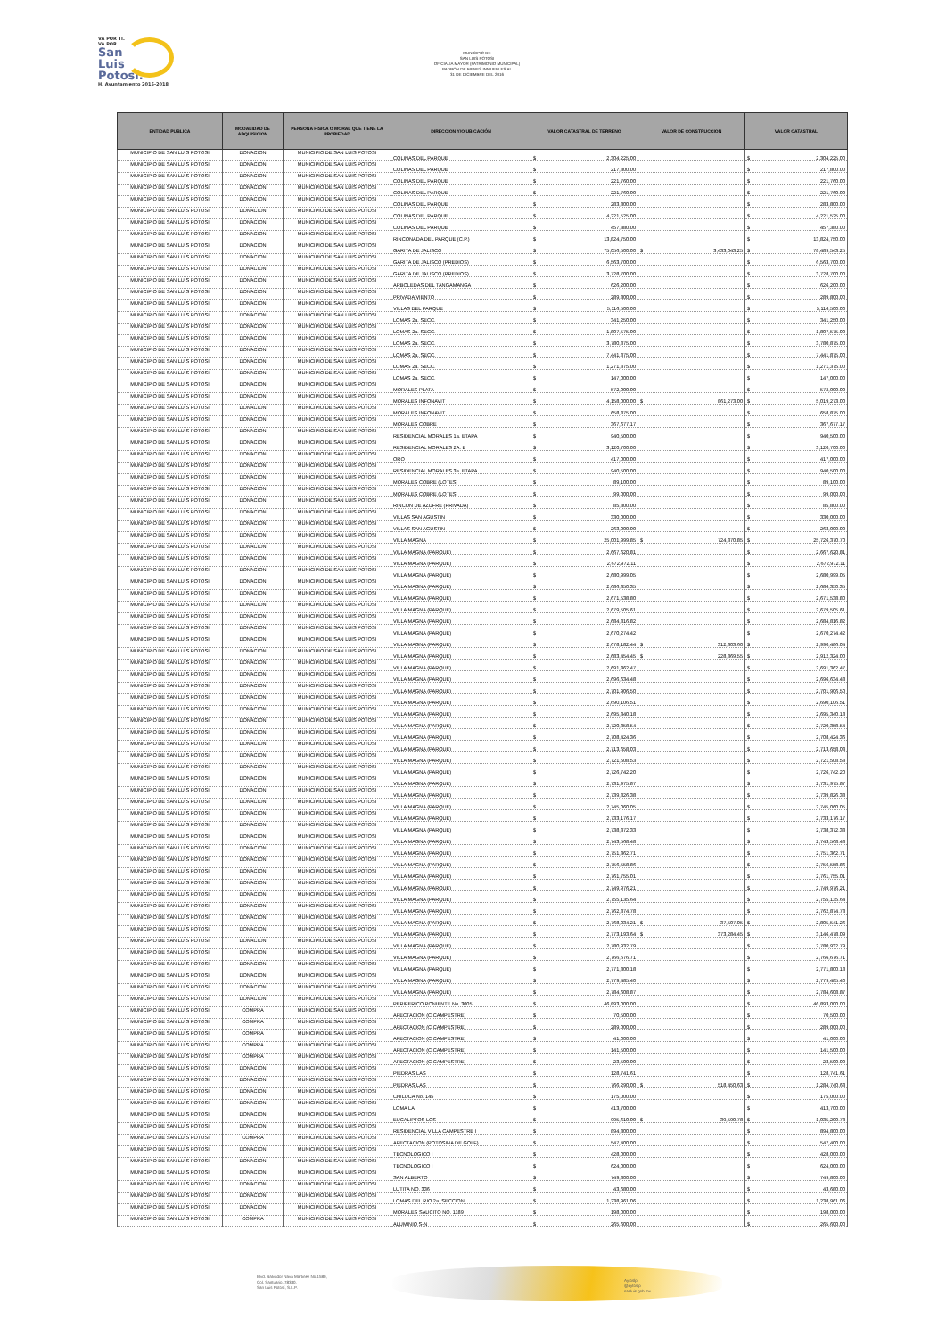VA POR TI.
VA POR
San
Luis
Potosí.
H. Ayuntamiento 2015-2018
MUNICIPIO DE
SAN LUIS POTOSI
OFICIALIA MAYOR (PATRIMONIO MUNICIPAL)
PADRON DE BIENES INMUEBLES AL
31 DE DICIEMBRE DEL 2016
| ENTIDAD PUBLICA | MODALIDAD DE ADQUISICION | PERSONA FISICA O MORAL QUE TIENE LA PROPIEDAD | DIRECCION Y/O UBICACIÓN | VALOR CATASTRAL DE TERRENO | VALOR DE CONSTRUCCION | VALOR CATASTRAL |
| --- | --- | --- | --- | --- | --- | --- |
| MUNICIPIO DE SAN LUIS POTOSI | DONACION | MUNICIPIO DE SAN LUIS POTOSI | COLINAS DEL PARQUE | $ 2,304,225.00 | | $ 2,304,225.00 |
| MUNICIPIO DE SAN LUIS POTOSI | DONACION | MUNICIPIO DE SAN LUIS POTOSI | COLINAS DEL PARQUE | $ 217,800.00 | | $ 217,800.00 |
| MUNICIPIO DE SAN LUIS POTOSI | DONACION | MUNICIPIO DE SAN LUIS POTOSI | COLINAS DEL PARQUE | $ 221,760.00 | | $ 221,760.00 |
| MUNICIPIO DE SAN LUIS POTOSI | DONACION | MUNICIPIO DE SAN LUIS POTOSI | COLINAS DEL PARQUE | $ 221,760.00 | | $ 221,760.00 |
| MUNICIPIO DE SAN LUIS POTOSI | DONACION | MUNICIPIO DE SAN LUIS POTOSI | COLINAS DEL PARQUE | $ 283,800.00 | | $ 283,800.00 |
| MUNICIPIO DE SAN LUIS POTOSI | DONACION | MUNICIPIO DE SAN LUIS POTOSI | COLINAS DEL PARQUE | $ 4,221,525.00 | | $ 4,221,525.00 |
| MUNICIPIO DE SAN LUIS POTOSI | DONACION | MUNICIPIO DE SAN LUIS POTOSI | COLINAS DEL PARQUE | $ 457,380.00 | | $ 457,380.00 |
| MUNICIPIO DE SAN LUIS POTOSI | DONACION | MUNICIPIO DE SAN LUIS POTOSI | RINCONADA DEL PARQUE (C.P.) | $ 13,824,750.00 | | $ 13,824,750.00 |
| MUNICIPIO DE SAN LUIS POTOSI | DONACION | MUNICIPIO DE SAN LUIS POTOSI | GARITA DE JALISCO | $ 75,056,500.00 | $ 3,433,043.25 | $ 78,489,543.25 |
| MUNICIPIO DE SAN LUIS POTOSI | DONACION | MUNICIPIO DE SAN LUIS POTOSI | GARITA DE JALISCO (PREDIOS) | $ 6,563,700.00 | | $ 6,563,700.00 |
| MUNICIPIO DE SAN LUIS POTOSI | DONACION | MUNICIPIO DE SAN LUIS POTOSI | GARITA DE JALISCO (PREDIOS) | $ 3,728,700.00 | | $ 3,728,700.00 |
| MUNICIPIO DE SAN LUIS POTOSI | DONACION | MUNICIPIO DE SAN LUIS POTOSI | ARBOLEDAS DEL TANGAMANGA | $ 626,200.00 | | $ 626,200.00 |
| MUNICIPIO DE SAN LUIS POTOSI | DONACION | MUNICIPIO DE SAN LUIS POTOSI | PRIVADA VIENTO | $ 289,800.00 | | $ 289,800.00 |
| MUNICIPIO DE SAN LUIS POTOSI | DONACION | MUNICIPIO DE SAN LUIS POTOSI | VILLAS DEL PARQUE | $ 5,116,500.00 | | $ 5,116,500.00 |
| MUNICIPIO DE SAN LUIS POTOSI | DONACION | MUNICIPIO DE SAN LUIS POTOSI | LOMAS 2a. SECC. | $ 341,250.00 | | $ 341,250.00 |
| MUNICIPIO DE SAN LUIS POTOSI | DONACION | MUNICIPIO DE SAN LUIS POTOSI | LOMAS 2a. SECC. | $ 1,807,575.00 | | $ 1,807,575.00 |
| MUNICIPIO DE SAN LUIS POTOSI | DONACION | MUNICIPIO DE SAN LUIS POTOSI | LOMAS 2a. SECC. | $ 3,780,875.00 | | $ 3,780,875.00 |
| MUNICIPIO DE SAN LUIS POTOSI | DONACION | MUNICIPIO DE SAN LUIS POTOSI | LOMAS 2a. SECC. | $ 7,441,875.00 | | $ 7,441,875.00 |
| MUNICIPIO DE SAN LUIS POTOSI | DONACION | MUNICIPIO DE SAN LUIS POTOSI | LOMAS 2a. SECC. | $ 1,271,375.00 | | $ 1,271,375.00 |
| MUNICIPIO DE SAN LUIS POTOSI | DONACION | MUNICIPIO DE SAN LUIS POTOSI | LOMAS 2a. SECC. | $ 147,000.00 | | $ 147,000.00 |
| MUNICIPIO DE SAN LUIS POTOSI | DONACION | MUNICIPIO DE SAN LUIS POTOSI | MORALES PLATA | $ 572,000.00 | | $ 572,000.00 |
| MUNICIPIO DE SAN LUIS POTOSI | DONACION | MUNICIPIO DE SAN LUIS POTOSI | MORALES INFONAVIT | $ 4,158,000.00 | $ 861,273.00 | $ 5,019,273.00 |
| MUNICIPIO DE SAN LUIS POTOSI | DONACION | MUNICIPIO DE SAN LUIS POTOSI | MORALES INFONAVIT | $ 658,875.00 | | $ 658,875.00 |
| MUNICIPIO DE SAN LUIS POTOSI | DONACION | MUNICIPIO DE SAN LUIS POTOSI | MORALES COBRE | $ 367,677.17 | | $ 367,677.17 |
| MUNICIPIO DE SAN LUIS POTOSI | DONACION | MUNICIPIO DE SAN LUIS POTOSI | RESIDENCIAL MORALES 1a. ETAPA | $ 940,500.00 | | $ 940,500.00 |
| MUNICIPIO DE SAN LUIS POTOSI | DONACION | MUNICIPIO DE SAN LUIS POTOSI | RESIDENCIAL MORALES 2A. E | $ 3,120,700.00 | | $ 3,120,700.00 |
| MUNICIPIO DE SAN LUIS POTOSI | DONACION | MUNICIPIO DE SAN LUIS POTOSI | ORO | $ 417,000.00 | | $ 417,000.00 |
| MUNICIPIO DE SAN LUIS POTOSI | DONACION | MUNICIPIO DE SAN LUIS POTOSI | RESIDENCIAL MORALES 3a. ETAPA | $ 940,500.00 | | $ 940,500.00 |
| MUNICIPIO DE SAN LUIS POTOSI | DONACION | MUNICIPIO DE SAN LUIS POTOSI | MORALES COBRE (LOTES) | $ 89,100.00 | | $ 89,100.00 |
| MUNICIPIO DE SAN LUIS POTOSI | DONACION | MUNICIPIO DE SAN LUIS POTOSI | MORALES COBRE (LOTES) | $ 99,000.00 | | $ 99,000.00 |
| MUNICIPIO DE SAN LUIS POTOSI | DONACION | MUNICIPIO DE SAN LUIS POTOSI | RINCON DE AZUFRE (PRIVADA) | $ 85,800.00 | | $ 85,800.00 |
| MUNICIPIO DE SAN LUIS POTOSI | DONACION | MUNICIPIO DE SAN LUIS POTOSI | VILLAS SAN AGUSTIN | $ 330,000.00 | | $ 330,000.00 |
| MUNICIPIO DE SAN LUIS POTOSI | DONACION | MUNICIPIO DE SAN LUIS POTOSI | VILLAS SAN AGUSTIN | $ 263,000.00 | | $ 263,000.00 |
| MUNICIPIO DE SAN LUIS POTOSI | DONACION | MUNICIPIO DE SAN LUIS POTOSI | VILLA MAGNA | $ 25,001,999.85 | $ 724,370.85 | $ 25,726,370.70 |
| MUNICIPIO DE SAN LUIS POTOSI | DONACION | MUNICIPIO DE SAN LUIS POTOSI | VILLA MAGNA (PARQUE) | $ 2,667,620.81 | | $ 2,667,620.81 |
| MUNICIPIO DE SAN LUIS POTOSI | DONACION | MUNICIPIO DE SAN LUIS POTOSI | VILLA MAGNA (PARQUE) | $ 2,672,972.11 | | $ 2,672,972.11 |
| MUNICIPIO DE SAN LUIS POTOSI | DONACION | MUNICIPIO DE SAN LUIS POTOSI | VILLA MAGNA (PARQUE) | $ 2,680,999.05 | | $ 2,680,999.05 |
| MUNICIPIO DE SAN LUIS POTOSI | DONACION | MUNICIPIO DE SAN LUIS POTOSI | VILLA MAGNA (PARQUE) | $ 2,686,350.35 | | $ 2,686,350.35 |
| MUNICIPIO DE SAN LUIS POTOSI | DONACION | MUNICIPIO DE SAN LUIS POTOSI | VILLA MAGNA (PARQUE) | $ 2,671,538.80 | | $ 2,671,538.80 |
| MUNICIPIO DE SAN LUIS POTOSI | DONACION | MUNICIPIO DE SAN LUIS POTOSI | VILLA MAGNA (PARQUE) | $ 2,679,505.61 | | $ 2,679,505.61 |
| MUNICIPIO DE SAN LUIS POTOSI | DONACION | MUNICIPIO DE SAN LUIS POTOSI | VILLA MAGNA (PARQUE) | $ 2,684,816.82 | | $ 2,684,816.82 |
| MUNICIPIO DE SAN LUIS POTOSI | DONACION | MUNICIPIO DE SAN LUIS POTOSI | VILLA MAGNA (PARQUE) | $ 2,670,274.42 | | $ 2,670,274.42 |
| MUNICIPIO DE SAN LUIS POTOSI | DONACION | MUNICIPIO DE SAN LUIS POTOSI | VILLA MAGNA (PARQUE) | $ 2,678,182.44 | $ 312,303.60 | $ 2,990,486.04 |
| MUNICIPIO DE SAN LUIS POTOSI | DONACION | MUNICIPIO DE SAN LUIS POTOSI | VILLA MAGNA (PARQUE) | $ 2,683,454.45 | $ 228,869.55 | $ 2,912,324.00 |
| MUNICIPIO DE SAN LUIS POTOSI | DONACION | MUNICIPIO DE SAN LUIS POTOSI | VILLA MAGNA (PARQUE) | $ 2,691,362.47 | | $ 2,691,362.47 |
| MUNICIPIO DE SAN LUIS POTOSI | DONACION | MUNICIPIO DE SAN LUIS POTOSI | VILLA MAGNA (PARQUE) | $ 2,696,634.48 | | $ 2,696,634.48 |
| MUNICIPIO DE SAN LUIS POTOSI | DONACION | MUNICIPIO DE SAN LUIS POTOSI | VILLA MAGNA (PARQUE) | $ 2,701,906.50 | | $ 2,701,906.50 |
| MUNICIPIO DE SAN LUIS POTOSI | DONACION | MUNICIPIO DE SAN LUIS POTOSI | VILLA MAGNA (PARQUE) | $ 2,690,106.51 | | $ 2,690,106.51 |
| MUNICIPIO DE SAN LUIS POTOSI | DONACION | MUNICIPIO DE SAN LUIS POTOSI | VILLA MAGNA (PARQUE) | $ 2,695,340.18 | | $ 2,695,340.18 |
| MUNICIPIO DE SAN LUIS POTOSI | DONACION | MUNICIPIO DE SAN LUIS POTOSI | VILLA MAGNA (PARQUE) | $ 2,720,358.54 | | $ 2,720,358.54 |
| MUNICIPIO DE SAN LUIS POTOSI | DONACION | MUNICIPIO DE SAN LUIS POTOSI | VILLA MAGNA (PARQUE) | $ 2,708,424.36 | | $ 2,708,424.36 |
| MUNICIPIO DE SAN LUIS POTOSI | DONACION | MUNICIPIO DE SAN LUIS POTOSI | VILLA MAGNA (PARQUE) | $ 2,713,658.03 | | $ 2,713,658.03 |
| MUNICIPIO DE SAN LUIS POTOSI | DONACION | MUNICIPIO DE SAN LUIS POTOSI | VILLA MAGNA (PARQUE) | $ 2,721,508.53 | | $ 2,721,508.53 |
| MUNICIPIO DE SAN LUIS POTOSI | DONACION | MUNICIPIO DE SAN LUIS POTOSI | VILLA MAGNA (PARQUE) | $ 2,726,742.20 | | $ 2,726,742.20 |
| MUNICIPIO DE SAN LUIS POTOSI | DONACION | MUNICIPIO DE SAN LUIS POTOSI | VILLA MAGNA (PARQUE) | $ 2,731,975.87 | | $ 2,731,975.87 |
| MUNICIPIO DE SAN LUIS POTOSI | DONACION | MUNICIPIO DE SAN LUIS POTOSI | VILLA MAGNA (PARQUE) | $ 2,739,826.38 | | $ 2,739,826.38 |
| MUNICIPIO DE SAN LUIS POTOSI | DONACION | MUNICIPIO DE SAN LUIS POTOSI | VILLA MAGNA (PARQUE) | $ 2,745,060.05 | | $ 2,745,060.05 |
| MUNICIPIO DE SAN LUIS POTOSI | DONACION | MUNICIPIO DE SAN LUIS POTOSI | VILLA MAGNA (PARQUE) | $ 2,733,176.17 | | $ 2,733,176.17 |
| MUNICIPIO DE SAN LUIS POTOSI | DONACION | MUNICIPIO DE SAN LUIS POTOSI | VILLA MAGNA (PARQUE) | $ 2,738,372.33 | | $ 2,738,372.33 |
| MUNICIPIO DE SAN LUIS POTOSI | DONACION | MUNICIPIO DE SAN LUIS POTOSI | VILLA MAGNA (PARQUE) | $ 2,743,568.48 | | $ 2,743,568.48 |
| MUNICIPIO DE SAN LUIS POTOSI | DONACION | MUNICIPIO DE SAN LUIS POTOSI | VILLA MAGNA (PARQUE) | $ 2,751,362.71 | | $ 2,751,362.71 |
| MUNICIPIO DE SAN LUIS POTOSI | DONACION | MUNICIPIO DE SAN LUIS POTOSI | VILLA MAGNA (PARQUE) | $ 2,756,558.86 | | $ 2,756,558.86 |
| MUNICIPIO DE SAN LUIS POTOSI | DONACION | MUNICIPIO DE SAN LUIS POTOSI | VILLA MAGNA (PARQUE) | $ 2,761,755.01 | | $ 2,761,755.01 |
| MUNICIPIO DE SAN LUIS POTOSI | DONACION | MUNICIPIO DE SAN LUIS POTOSI | VILLA MAGNA (PARQUE) | $ 2,749,976.21 | | $ 2,749,976.21 |
| MUNICIPIO DE SAN LUIS POTOSI | DONACION | MUNICIPIO DE SAN LUIS POTOSI | VILLA MAGNA (PARQUE) | $ 2,755,135.64 | | $ 2,755,135.64 |
| MUNICIPIO DE SAN LUIS POTOSI | DONACION | MUNICIPIO DE SAN LUIS POTOSI | VILLA MAGNA (PARQUE) | $ 2,762,874.78 | | $ 2,762,874.78 |
| MUNICIPIO DE SAN LUIS POTOSI | DONACION | MUNICIPIO DE SAN LUIS POTOSI | VILLA MAGNA (PARQUE) | $ 2,768,034.21 | $ 37,507.05 | $ 2,805,541.26 |
| MUNICIPIO DE SAN LUIS POTOSI | DONACION | MUNICIPIO DE SAN LUIS POTOSI | VILLA MAGNA (PARQUE) | $ 2,773,193.64 | $ 373,284.45 | $ 3,146,478.09 |
| MUNICIPIO DE SAN LUIS POTOSI | DONACION | MUNICIPIO DE SAN LUIS POTOSI | VILLA MAGNA (PARQUE) | $ 2,780,932.79 | | $ 2,780,932.79 |
| MUNICIPIO DE SAN LUIS POTOSI | DONACION | MUNICIPIO DE SAN LUIS POTOSI | VILLA MAGNA (PARQUE) | $ 2,766,676.71 | | $ 2,766,676.71 |
| MUNICIPIO DE SAN LUIS POTOSI | DONACION | MUNICIPIO DE SAN LUIS POTOSI | VILLA MAGNA (PARQUE) | $ 2,771,800.18 | | $ 2,771,800.18 |
| MUNICIPIO DE SAN LUIS POTOSI | DONACION | MUNICIPIO DE SAN LUIS POTOSI | VILLA MAGNA (PARQUE) | $ 2,779,485.40 | | $ 2,779,485.40 |
| MUNICIPIO DE SAN LUIS POTOSI | DONACION | MUNICIPIO DE SAN LUIS POTOSI | VILLA MAGNA (PARQUE) | $ 2,784,608.87 | | $ 2,784,608.87 |
| MUNICIPIO DE SAN LUIS POTOSI | DONACION | MUNICIPIO DE SAN LUIS POTOSI | PERIFERICO PONIENTE No. 3005 | $ 46,893,000.00 | | $ 46,893,000.00 |
| MUNICIPIO DE SAN LUIS POTOSI | COMPRA | MUNICIPIO DE SAN LUIS POTOSI | AFECTACION (C.CAMPESTRE) | $ 70,500.00 | | $ 70,500.00 |
| MUNICIPIO DE SAN LUIS POTOSI | COMPRA | MUNICIPIO DE SAN LUIS POTOSI | AFECTACION (C.CAMPESTRE) | $ 289,000.00 | | $ 289,000.00 |
| MUNICIPIO DE SAN LUIS POTOSI | COMPRA | MUNICIPIO DE SAN LUIS POTOSI | AFECTACION (C.CAMPESTRE) | $ 41,000.00 | | $ 41,000.00 |
| MUNICIPIO DE SAN LUIS POTOSI | COMPRA | MUNICIPIO DE SAN LUIS POTOSI | AFECTACION (C.CAMPESTRE) | $ 141,500.00 | | $ 141,500.00 |
| MUNICIPIO DE SAN LUIS POTOSI | COMPRA | MUNICIPIO DE SAN LUIS POTOSI | AFECTACION (C.CAMPESTRE) | $ 23,500.00 | | $ 23,500.00 |
| MUNICIPIO DE SAN LUIS POTOSI | DONACION | MUNICIPIO DE SAN LUIS POTOSI | PIEDRAS LAS | $ 128,741.61 | | $ 128,741.61 |
| MUNICIPIO DE SAN LUIS POTOSI | DONACION | MUNICIPIO DE SAN LUIS POTOSI | PIEDRAS LAS | $ 766,290.00 | $ 518,450.63 | $ 1,284,740.63 |
| MUNICIPIO DE SAN LUIS POTOSI | DONACION | MUNICIPIO DE SAN LUIS POTOSI | CHILUCA No. 145 | $ 175,000.00 | | $ 175,000.00 |
| MUNICIPIO DE SAN LUIS POTOSI | DONACION | MUNICIPIO DE SAN LUIS POTOSI | LOMA LA | $ 413,700.00 | | $ 413,700.00 |
| MUNICIPIO DE SAN LUIS POTOSI | DONACION | MUNICIPIO DE SAN LUIS POTOSI | EUCALIPTOS LOS | $ 995,610.00 | $ 39,590.78 | $ 1,035,200.78 |
| MUNICIPIO DE SAN LUIS POTOSI | DONACION | MUNICIPIO DE SAN LUIS POTOSI | RESIDENCIAL VILLA CAMPESTRE I | $ 894,800.00 | | $ 894,800.00 |
| MUNICIPIO DE SAN LUIS POTOSI | COMPRA | MUNICIPIO DE SAN LUIS POTOSI | AFECTACION (POTOSINA DE GOLF) | $ 547,400.00 | | $ 547,400.00 |
| MUNICIPIO DE SAN LUIS POTOSI | DONACION | MUNICIPIO DE SAN LUIS POTOSI | TECNOLOGICO I | $ 428,000.00 | | $ 428,000.00 |
| MUNICIPIO DE SAN LUIS POTOSI | DONACION | MUNICIPIO DE SAN LUIS POTOSI | TECNOLOGICO I | $ 624,000.00 | | $ 624,000.00 |
| MUNICIPIO DE SAN LUIS POTOSI | DONACION | MUNICIPIO DE SAN LUIS POTOSI | SAN ALBERTO | $ 749,800.00 | | $ 749,800.00 |
| MUNICIPIO DE SAN LUIS POTOSI | DONACION | MUNICIPIO DE SAN LUIS POTOSI | LUTITA NO. 336 | $ 43,680.00 | | $ 43,680.00 |
| MUNICIPIO DE SAN LUIS POTOSI | DONACION | MUNICIPIO DE SAN LUIS POTOSI | LOMAS DEL RIO 2a. SECCION | $ 1,238,961.06 | | $ 1,238,961.06 |
| MUNICIPIO DE SAN LUIS POTOSI | DONACION | MUNICIPIO DE SAN LUIS POTOSI | MORALES SAUCITO NO. 1189 | $ 198,000.00 | | $ 198,000.00 |
| MUNICIPIO DE SAN LUIS POTOSI | COMPRA | MUNICIPIO DE SAN LUIS POTOSI | ALUMINIO S-N | $ 265,600.00 | | $ 265,600.00 |
Blvd. Salvador Nava Martinez No.1580,
Col. Santuario, 78380.
San Luis Potosí, S.L.P.
Aytoslp
@aytoslp
sanluis.gob.mx